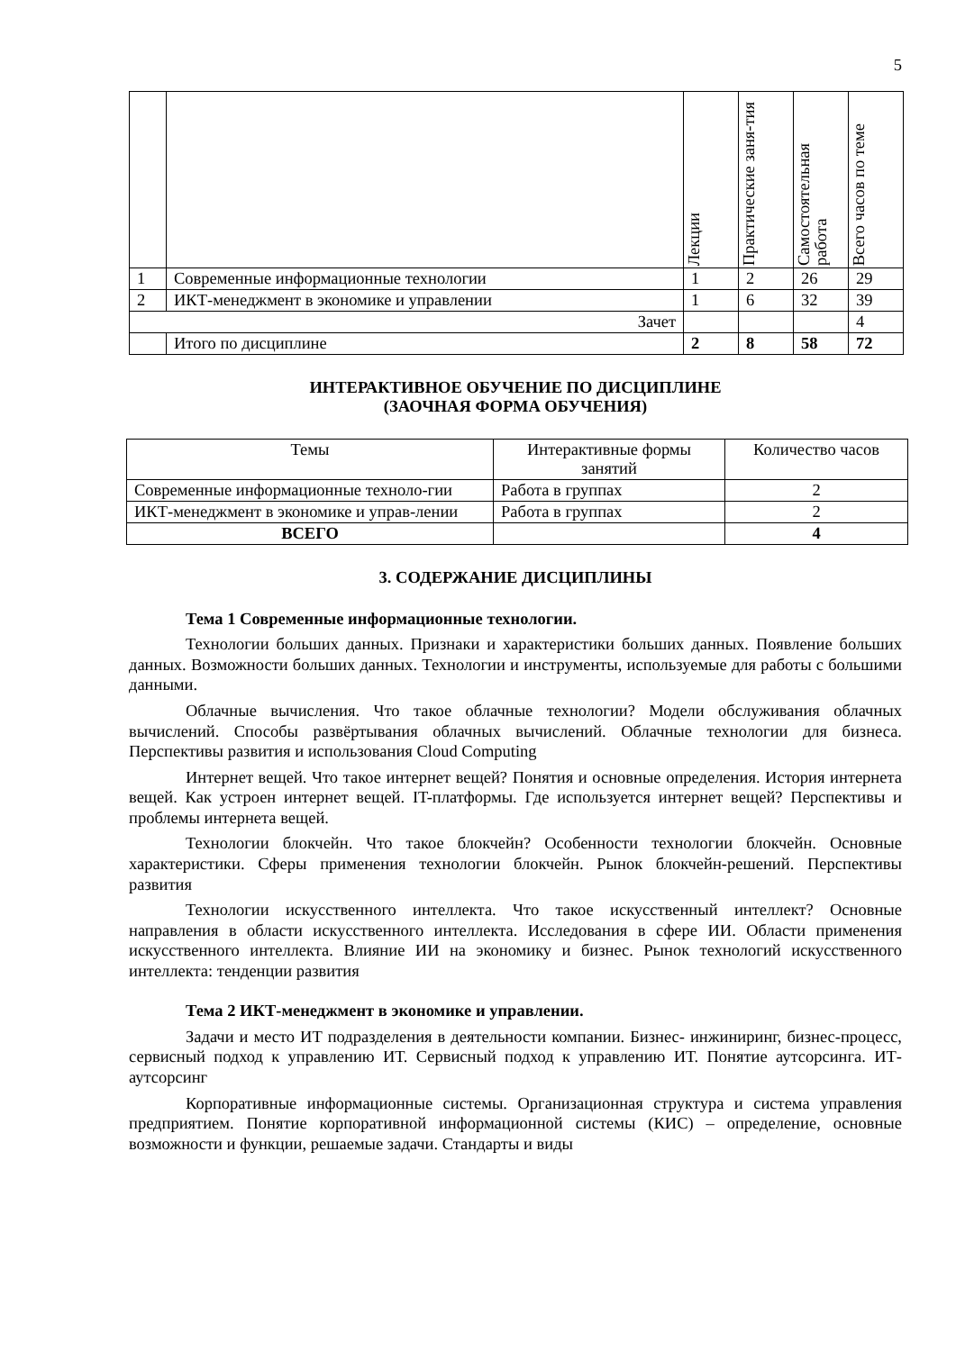5
| | | Лекции | Практические заня-тия | Самостоятельная работа | Всего часов по теме |
| 1 | Современные информационные технологии | 1 | 2 | 26 | 29 |
| 2 | ИКТ-менеджмент в экономике и управлении | 1 | 6 | 32 | 39 |
| Зачет | | | | | 4 |
| | Итого по дисциплине | 2 | 8 | 58 | 72 |
ИНТЕРАКТИВНОЕ ОБУЧЕНИЕ ПО ДИСЦИПЛИНЕ
(ЗАОЧНАЯ ФОРМА ОБУЧЕНИЯ)
| Темы | Интерактивные формы занятий | Количество часов |
| --- | --- | --- |
| Современные информационные техноло-гии | Работа в группах | 2 |
| ИКТ-менеджмент в экономике и управ-лении | Работа в группах | 2 |
| ВСЕГО | | 4 |
3. СОДЕРЖАНИЕ ДИСЦИПЛИНЫ
Тема 1 Современные информационные технологии.
Технологии больших данных. Признаки и характеристики больших данных. Появление больших данных. Возможности больших данных. Технологии и инструменты, используемые для работы с большими данными.
Облачные вычисления. Что такое облачные технологии? Модели обслуживания облачных вычислений. Способы развёртывания облачных вычислений. Облачные технологии для бизнеса. Перспективы развития и использования Cloud Computing
Интернет вещей. Что такое интернет вещей? Понятия и основные определения. История интернета вещей. Как устроен интернет вещей. IT-платформы. Где используется интернет вещей? Перспективы и проблемы интернета вещей.
Технологии блокчейн. Что такое блокчейн? Особенности технологии блокчейн. Основные характеристики. Сферы применения технологии блокчейн. Рынок блокчейн-решений. Перспективы развития
Технологии искусственного интеллекта. Что такое искусственный интеллект? Основные направления в области искусственного интеллекта. Исследования в сфере ИИ. Области применения искусственного интеллекта. Влияние ИИ на экономику и бизнес. Рынок технологий искусственного интеллекта: тенденции развития
Тема 2 ИКТ-менеджмент в экономике и управлении.
Задачи и место ИТ подразделения в деятельности компании. Бизнес- инжиниринг, бизнес-процесс, сервисный подход к управлению ИТ. Сервисный подход к управлению ИТ. Понятие аутсорсинга. ИТ-аутсорсинг
Корпоративные информационные системы. Организационная структура и система управления предприятием. Понятие корпоративной информационной системы (КИС) – определение, основные возможности и функции, решаемые задачи. Стандарты и виды